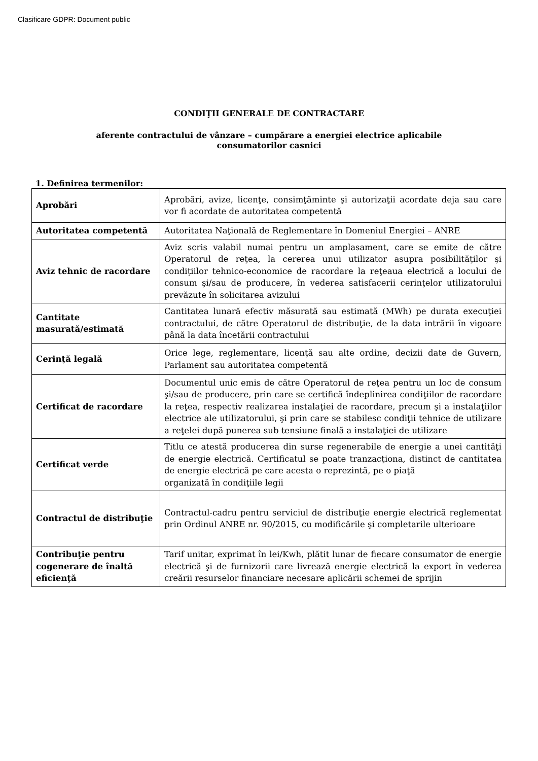Clasificare GDPR: Document public
CONDIŢII GENERALE DE CONTRACTARE
aferente contractului de vânzare – cumpărare a energiei electrice aplicabile
consumatorilor casnici
1. Definirea termenilor:
| Aprobări | Aprobări, avize, licenţe, consimţăminte şi autorizaţii acordate deja sau care vor fi acordate de autoritatea competentă |
| Autoritatea competentă | Autoritatea Naţională de Reglementare în Domeniul Energiei – ANRE |
| Aviz tehnic de racordare | Aviz scris valabil numai pentru un amplasament, care se emite de către Operatorul de reţea, la cererea unui utilizator asupra posibilităţilor şi condiţiilor tehnico-economice de racordare la reţeaua electrică a locului de consum şi/sau de producere, în vederea satisfacerii cerinţelor utilizatorului prevăzute în solicitarea avizului |
| Cantitate masurată/estimată | Cantitatea lunară efectiv măsurată sau estimată (MWh) pe durata execuţiei contractului, de către Operatorul de distribuţie, de la data intrării în vigoare până la data încetării contractului |
| Cerinţă legală | Orice lege, reglementare, licenţă sau alte ordine, decizii date de Guvern, Parlament sau autoritatea competentă |
| Certificat de racordare | Documentul unic emis de către Operatorul de reţea pentru un loc de consum şi/sau de producere, prin care se certifică îndeplinirea condiţiilor de racordare la reţea, respectiv realizarea instalaţiei de racordare, precum şi a instalaţiilor electrice ale utilizatorului, şi prin care se stabilesc condiţii tehnice de utilizare a reţelei după punerea sub tensiune finală a instalaţiei de utilizare |
| Certificat verde | Titlu ce atestă producerea din surse regenerabile de energie a unei cantităţi de energie electrică. Certificatul se poate tranzacţiona, distinct de cantitatea de energie electrică pe care acesta o reprezintă, pe o piaţă organizată în condiţiile legii |
| Contractul de distribuţie | Contractul-cadru pentru serviciul de distribuţie energie electrică reglementat prin Ordinul ANRE nr. 90/2015, cu modificările şi completarile ulterioare |
| Contribuţie pentru cogenerare de înaltă eficienţă | Tarif unitar, exprimat în lei/Kwh, plătit lunar de fiecare consumator de energie electrică şi de furnizorii care livrează energie electrică la export în vederea creării resurselor financiare necesare aplicării schemei de sprijin |